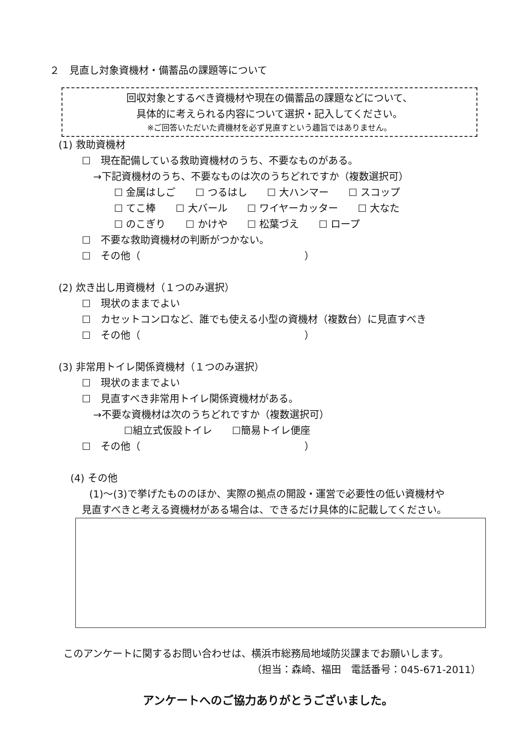２　見直し対象資機材・備蓄品の課題等について
回収対象とするべき資機材や現在の備蓄品の課題などについて、
具体的に考えられる内容について選択・記入してください。
※ご回答いただいた資機材を必ず見直すという趣旨ではありません。
(1) 救助資機材
☐　現在配備している救助資機材のうち、不要なものがある。
→下記資機材のうち、不要なものは次のうちどれですか（複数選択可）
☐ 金属はしご　　☐ つるはし　　☐ 大ハンマー　　☐ スコップ
☐ てこ棒　　☐ 大バール　　☐ ワイヤーカッター　　☐ 大なた
☐ のこぎり　　☐ かけや　　☐ 松葉づえ　　☐ ロープ
☐　不要な救助資機材の判断がつかない。
☐　その他（ ）
(2) 炊き出し用資機材（１つのみ選択）
☐　現状のままでよい
☐　カセットコンロなど、誰でも使える小型の資機材（複数台）に見直すべき
☐　その他（ ）
(3) 非常用トイレ関係資機材（１つのみ選択）
☐　現状のままでよい
☐　見直すべき非常用トイレ関係資機材がある。
→不要な資機材は次のうちどれですか（複数選択可）
☐組立式仮設トイレ　　☐簡易トイレ便座
☐　その他（ ）
(4) その他
(1)～(3)で挙げたもののほか、実際の拠点の開設・運営で必要性の低い資機材や
見直すべきと考える資機材がある場合は、できるだけ具体的に記載してください。
このアンケートに関するお問い合わせは、横浜市総務局地域防災課までお願いします。
（担当：森崎、福田　電話番号：045-671-2011）
アンケートへのご協力ありがとうございました。